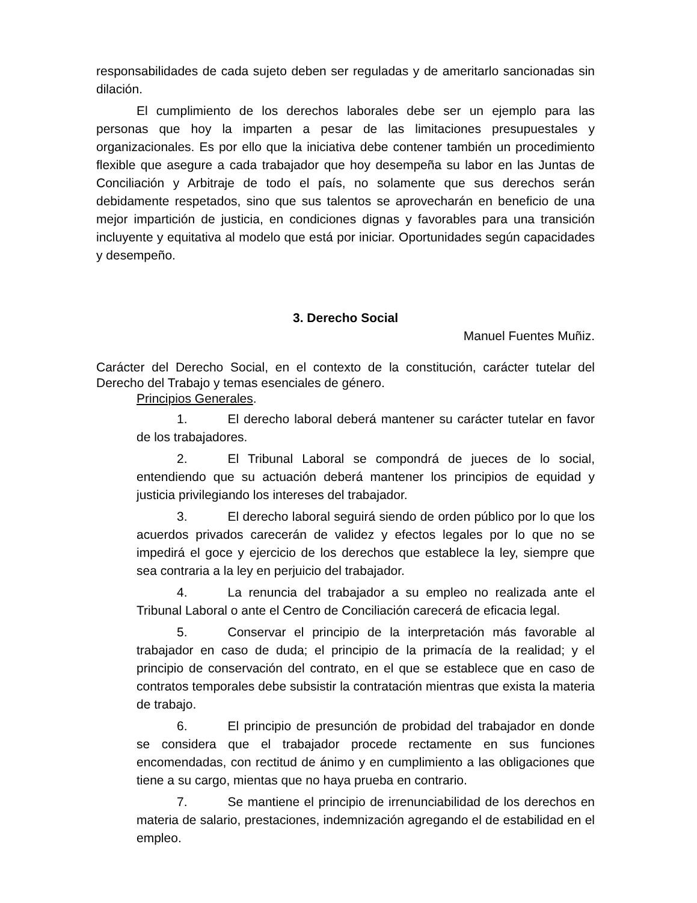responsabilidades de cada sujeto deben ser reguladas y de ameritarlo sancionadas sin dilación.
El cumplimiento de los derechos laborales debe ser un ejemplo para las personas que hoy la imparten a pesar de las limitaciones presupuestales y organizacionales. Es por ello que la iniciativa debe contener también un procedimiento flexible que asegure a cada trabajador que hoy desempeña su labor en las Juntas de Conciliación y Arbitraje de todo el país, no solamente que sus derechos serán debidamente respetados, sino que sus talentos se aprovecharán en beneficio de una mejor impartición de justicia, en condiciones dignas y favorables para una transición incluyente y equitativa al modelo que está por iniciar. Oportunidades según capacidades y desempeño.
3. Derecho Social
Manuel Fuentes Muñiz.
Carácter del Derecho Social, en el contexto de la constitución, carácter tutelar del Derecho del Trabajo y temas esenciales de género.
Principios Generales.
1. El derecho laboral deberá mantener su carácter tutelar en favor de los trabajadores.
2. El Tribunal Laboral se compondrá de jueces de lo social, entendiendo que su actuación deberá mantener los principios de equidad y justicia privilegiando los intereses del trabajador.
3. El derecho laboral seguirá siendo de orden público por lo que los acuerdos privados carecerán de validez y efectos legales por lo que no se impedirá el goce y ejercicio de los derechos que establece la ley, siempre que sea contraria a la ley en perjuicio del trabajador.
4. La renuncia del trabajador a su empleo no realizada ante el Tribunal Laboral o ante el Centro de Conciliación carecerá de eficacia legal.
5. Conservar el principio de la interpretación más favorable al trabajador en caso de duda; el principio de la primacía de la realidad; y el principio de conservación del contrato, en el que se establece que en caso de contratos temporales debe subsistir la contratación mientras que exista la materia de trabajo.
6. El principio de presunción de probidad del trabajador en donde se considera que el trabajador procede rectamente en sus funciones encomendadas, con rectitud de ánimo y en cumplimiento a las obligaciones que tiene a su cargo, mientas que no haya prueba en contrario.
7. Se mantiene el principio de irrenunciabilidad de los derechos en materia de salario, prestaciones, indemnización agregando el de estabilidad en el empleo.